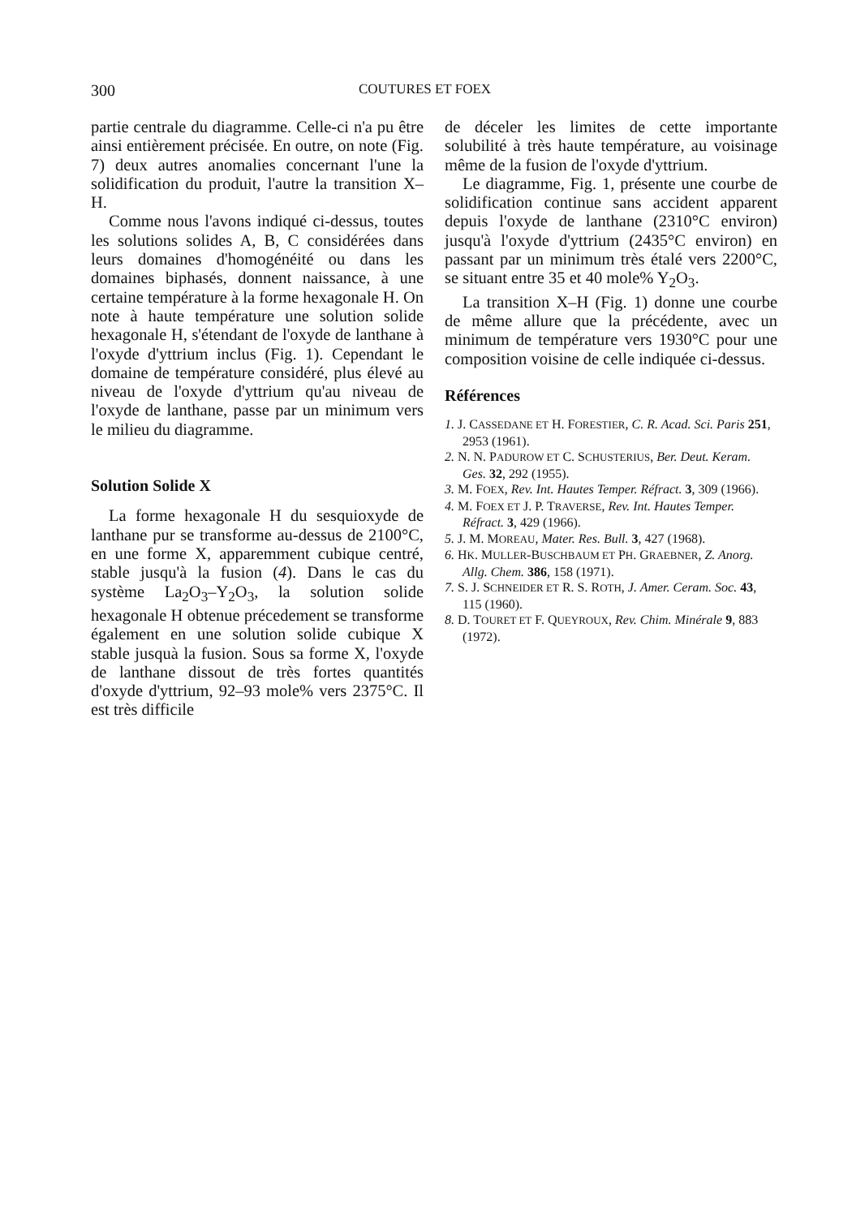300 COUTURES ET FOEX
partie centrale du diagramme. Celle-ci n'a pu être ainsi entièrement précisée. En outre, on note (Fig. 7) deux autres anomalies concernant l'une la solidification du produit, l'autre la transition X–H.
Comme nous l'avons indiqué ci-dessus, toutes les solutions solides A, B, C considérées dans leurs domaines d'homogénéité ou dans les domaines biphasés, donnent naissance, à une certaine température à la forme hexagonale H. On note à haute température une solution solide hexagonale H, s'étendant de l'oxyde de lanthane à l'oxyde d'yttrium inclus (Fig. 1). Cependant le domaine de température considéré, plus élevé au niveau de l'oxyde d'yttrium qu'au niveau de l'oxyde de lanthane, passe par un minimum vers le milieu du diagramme.
Solution Solide X
La forme hexagonale H du sesquioxyde de lanthane pur se transforme au-dessus de 2100°C, en une forme X, apparemment cubique centré, stable jusqu'à la fusion (4). Dans le cas du système La<sub>2</sub>O<sub>3</sub>–Y<sub>2</sub>O<sub>3</sub>, la solution solide hexagonale H obtenue précedement se transforme également en une solution solide cubique X stable jusquà la fusion. Sous sa forme X, l'oxyde de lanthane dissout de très fortes quantités d'oxyde d'yttrium, 92–93 mole% vers 2375°C. Il est très difficile
de déceler les limites de cette importante solubilité à très haute température, au voisinage même de la fusion de l'oxyde d'yttrium.
Le diagramme, Fig. 1, présente une courbe de solidification continue sans accident apparent depuis l'oxyde de lanthane (2310°C environ) jusqu'à l'oxyde d'yttrium (2435°C environ) en passant par un minimum très étalé vers 2200°C, se situant entre 35 et 40 mole% Y<sub>2</sub>O<sub>3</sub>.
La transition X–H (Fig. 1) donne une courbe de même allure que la précédente, avec un minimum de température vers 1930°C pour une composition voisine de celle indiquée ci-dessus.
Références
1. J. CASSEDANE ET H. FORESTIER, C. R. Acad. Sci. Paris 251, 2953 (1961).
2. N. N. PADUROW ET C. SCHUSTERIUS, Ber. Deut. Keram. Ges. 32, 292 (1955).
3. M. FOEX, Rev. Int. Hautes Temper. Réfract. 3, 309 (1966).
4. M. FOEX ET J. P. TRAVERSE, Rev. Int. Hautes Temper. Réfract. 3, 429 (1966).
5. J. M. MOREAU, Mater. Res. Bull. 3, 427 (1968).
6. HK. MULLER-BUSCHBAUM ET PH. GRAEBNER, Z. Anorg. Allg. Chem. 386, 158 (1971).
7. S. J. SCHNEIDER ET R. S. ROTH, J. Amer. Ceram. Soc. 43, 115 (1960).
8. D. TOURET ET F. QUEYROUX, Rev. Chim. Minérale 9, 883 (1972).